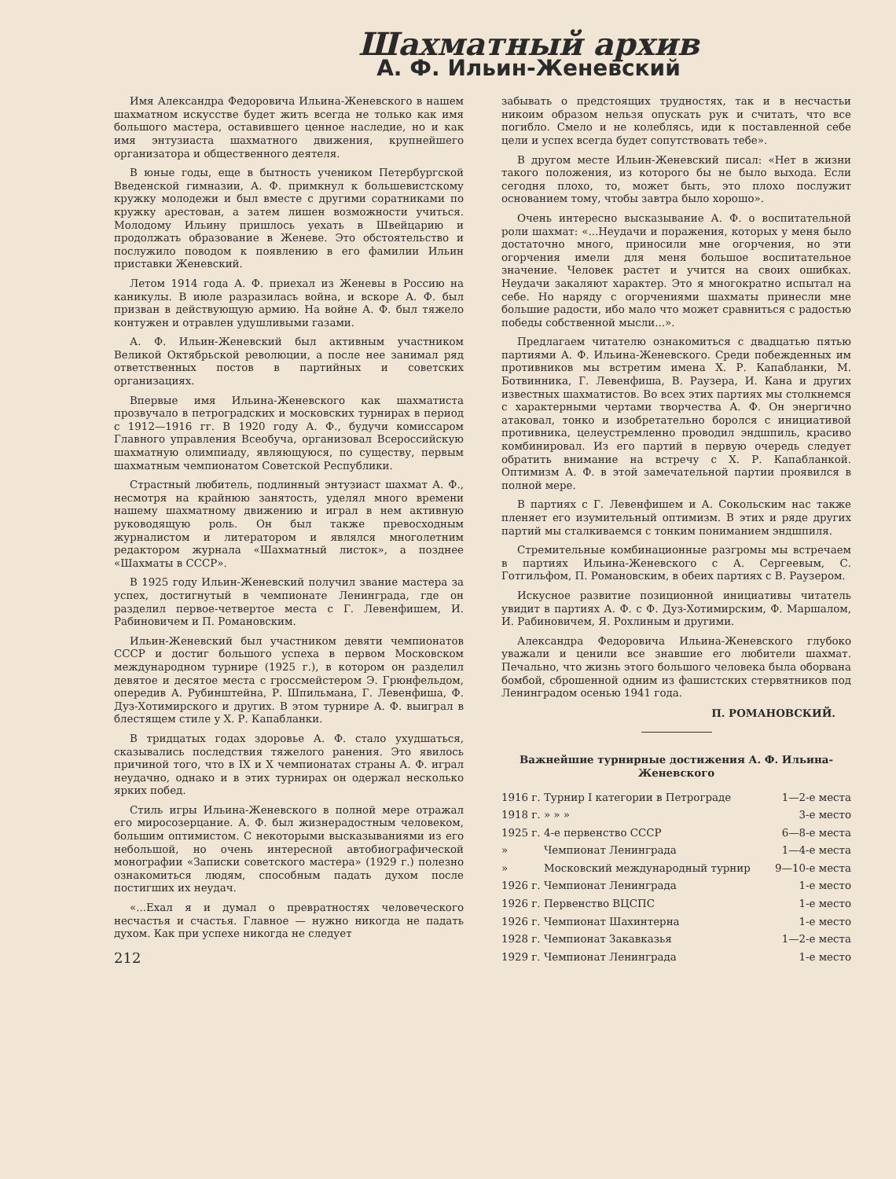Шахматный архив
А. Ф. Ильин-Женевский
Имя Александра Федоровича Ильина-Женевского в нашем шахматном искусстве будет жить всегда не только как имя большого мастера, оставившего ценное наследие, но и как имя энтузиаста шахматного движения, крупнейшего организатора и общественного деятеля.
В юные годы, еще в бытность учеником Петербургской Введенской гимназии, А. Ф. примкнул к большевистскому кружку молодежи и был вместе с другими соратниками по кружку арестован, а затем лишен возможности учиться. Молодому Ильину пришлось уехать в Швейцарию и продолжать образование в Женеве. Это обстоятельство и послужило поводом к появлению в его фамилии Ильин приставки Женевский.
Летом 1914 года А. Ф. приехал из Женевы в Россию на каникулы. В июле разразилась война, и вскоре А. Ф. был призван в действующую армию. На войне А. Ф. был тяжело контужен и отравлен удушливыми газами.
А. Ф. Ильин-Женевский был активным участником Великой Октябрьской революции, а после нее занимал ряд ответственных постов в партийных и советских организациях.
Впервые имя Ильина-Женевского как шахматиста прозвучало в петроградских и московских турнирах в период с 1912—1916 гг. В 1920 году А. Ф., будучи комиссаром Главного управления Всеобуча, организовал Всероссийскую шахматную олимпиаду, являющуюся, по существу, первым шахматным чемпионатом Советской Республики.
Страстный любитель, подлинный энтузиаст шахмат А. Ф., несмотря на крайнюю занятость, уделял много времени нашему шахматному движению и играл в нем активную руководящую роль. Он был также превосходным журналистом и литератором и являлся многолетним редактором журнала «Шахматный листок», а позднее «Шахматы в СССР».
В 1925 году Ильин-Женевский получил звание мастера за успех, достигнутый в чемпионате Ленинграда, где он разделил первое-четвертое места с Г. Левенфишем, И. Рабиновичем и П. Романовским.
Ильин-Женевский был участником девяти чемпионатов СССР и достиг большого успеха в первом Московском международном турнире (1925 г.), в котором он разделил девятое и десятое места с гроссмейстером Э. Грюнфельдом, опередив А. Рубинштейна, Р. Шпильмана, Г. Левенфиша, Ф. Дуз-Хотимирского и других. В этом турнире А. Ф. выиграл в блестящем стиле у Х. Р. Капабланки.
В тридцатых годах здоровье А. Ф. стало ухудшаться, сказывались последствия тяжелого ранения. Это явилось причиной того, что в IX и X чемпионатах страны А. Ф. играл неудачно, однако и в этих турнирах он одержал несколько ярких побед.
Стиль игры Ильина-Женевского в полной мере отражал его миросозерцание. А. Ф. был жизнерадостным человеком, большим оптимистом. С некоторыми высказываниями из его небольшой, но очень интересной автобиографической монографии «Записки советского мастера» (1929 г.) полезно ознакомиться людям, способным падать духом после постигших их неудач.
«...Ехал я и думал о превратностях человеческого несчастья и счастья. Главное — нужно никогда не падать духом. Как при успехе никогда не следует
212
забывать о предстоящих трудностях, так и в несчастьи никоим образом нельзя опускать рук и считать, что все погибло. Смело и не колеблясь, иди к поставленной себе цели и успех всегда будет сопутствовать тебе».
В другом месте Ильин-Женевский писал: «Нет в жизни такого положения, из которого бы не было выхода. Если сегодня плохо, то, может быть, это плохо послужит основанием тому, чтобы завтра было хорошо».
Очень интересно высказывание А. Ф. о воспитательной роли шахмат: «...Неудачи и поражения, которых у меня было достаточно много, приносили мне огорчения, но эти огорчения имели для меня большое воспитательное значение. Человек растет и учится на своих ошибках. Неудачи закаляют характер. Это я многократно испытал на себе. Но наряду с огорчениями шахматы принесли мне большие радости, ибо мало что может сравниться с радостью победы собственной мысли...».
Предлагаем читателю ознакомиться с двадцатью пятью партиями А. Ф. Ильина-Женевского. Среди побежденных им противников мы встретим имена Х. Р. Капабланки, М. Ботвинника, Г. Левенфиша, В. Раузера, И. Кана и других известных шахматистов. Во всех этих партиях мы столкнемся с характерными чертами творчества А. Ф. Он энергично атаковал, тонко и изобретательно боролся с инициативой противника, целеустремленно проводил эндшпиль, красиво комбинировал. Из его партий в первую очередь следует обратить внимание на встречу с Х. Р. Капабланкой. Оптимизм А. Ф. в этой замечательной партии проявился в полной мере.
В партиях с Г. Левенфишем и А. Сокольским нас также пленяет его изумительный оптимизм. В этих и ряде других партий мы сталкиваемся с тонким пониманием эндшпиля.
Стремительные комбинационные разгромы мы встречаем в партиях Ильина-Женевского с А. Сергеевым, С. Готгильфом, П. Романовским, в обеих партиях с В. Раузером.
Искусное развитие позиционной инициативы читатель увидит в партиях А. Ф. с Ф. Дуз-Хотимирским, Ф. Маршалом, И. Рабиновичем, Я. Рохлиным и другими.
Александра Федоровича Ильина-Женевского глубоко уважали и ценили все знавшие его любители шахмат. Печально, что жизнь этого большого человека была оборвана бомбой, сброшенной одним из фашистских стервятников под Ленинградом осенью 1941 года.
П. РОМАНОВСКИЙ.
Важнейшие турнирные достижения А. Ф. Ильина-Женевского
| 1916 г. | Турнир I категории в Петрограде | 1—2-е места |
| 1918 г. | » » » | 3-е место |
| 1925 г. | 4-е первенство СССР | 6—8-е места |
| » | Чемпионат Ленинграда | 1—4-е места |
| » | Московский международный турнир | 9—10-е места |
| 1926 г. | Чемпионат Ленинграда | 1-е место |
| 1926 г. | Первенство ВЦСПС | 1-е место |
| 1926 г. | Чемпионат Шахинтерна | 1-е место |
| 1928 г. | Чемпионат Закавказья | 1—2-е места |
| 1929 г. | Чемпионат Ленинграда | 1-е место |